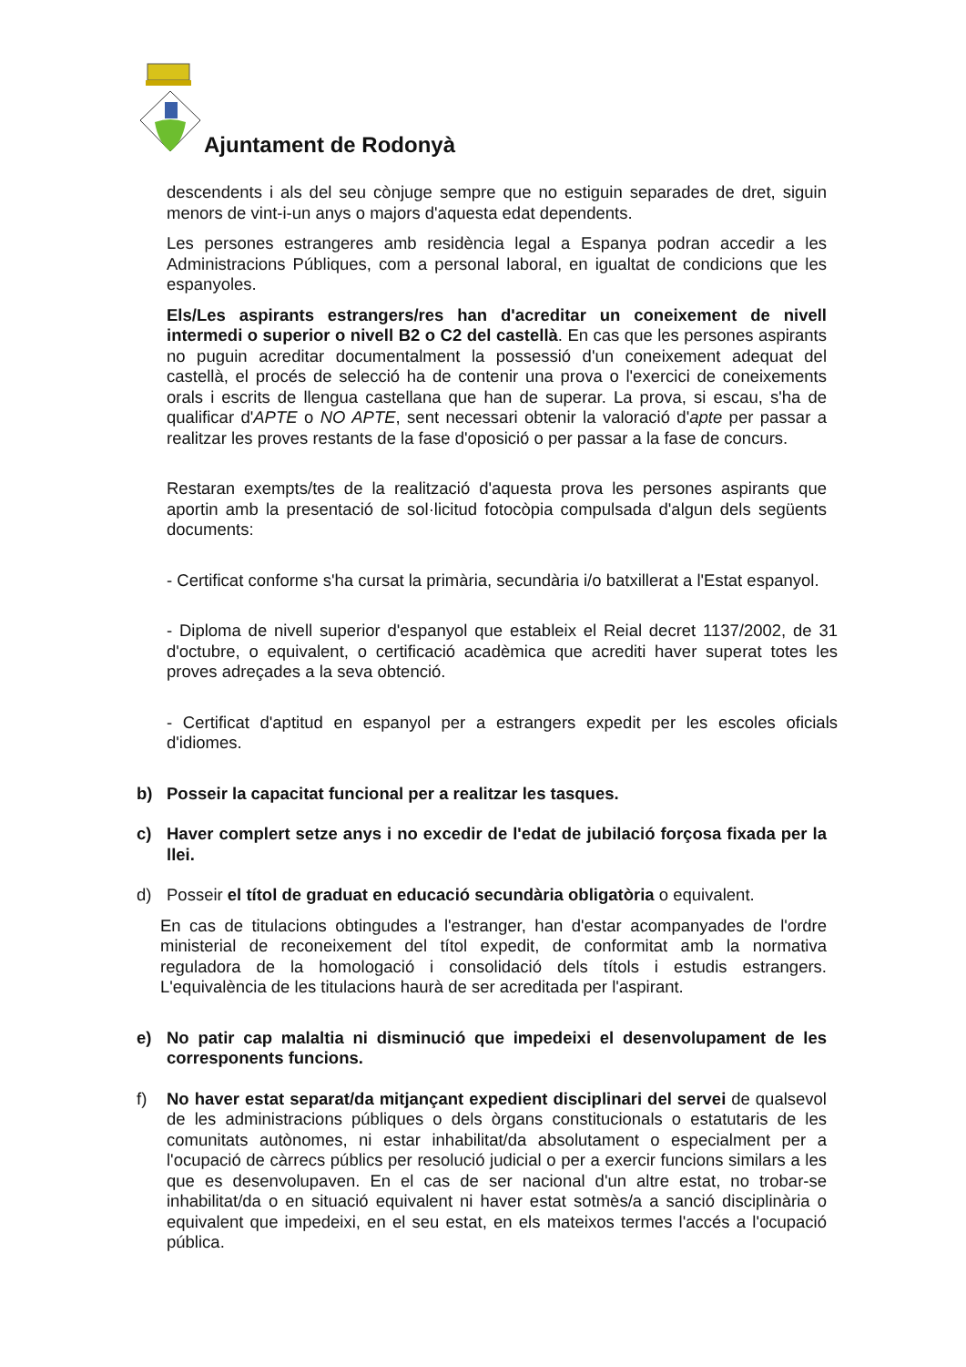Ajuntament de Rodonyà
descendents i als del seu cònjuge sempre que no estiguin separades de dret, siguin menors de vint-i-un anys o majors d'aquesta edat dependents.
Les persones estrangeres amb residència legal a Espanya podran accedir a les Administracions Públiques, com a personal laboral, en igualtat de condicions que les espanyoles.
Els/Les aspirants estrangers/res han d'acreditar un coneixement de nivell intermedi o superior o nivell B2 o C2 del castellà. En cas que les persones aspirants no puguin acreditar documentalment la possessió d'un coneixement adequat del castellà, el procés de selecció ha de contenir una prova o l'exercici de coneixements orals i escrits de llengua castellana que han de superar. La prova, si escau, s'ha de qualificar d'APTE o NO APTE, sent necessari obtenir la valoració d'apte per passar a realitzar les proves restants de la fase d'oposició o per passar a la fase de concurs.
Restaran exempts/tes de la realització d'aquesta prova les persones aspirants que aportin amb la presentació de sol·licitud fotocòpia compulsada d'algun dels següents documents:
- Certificat conforme s'ha cursat la primària, secundària i/o batxillerat a l'Estat espanyol.
- Diploma de nivell superior d'espanyol que estableix el Reial decret 1137/2002, de 31 d'octubre, o equivalent, o certificació acadèmica que acrediti haver superat totes les proves adreçades a la seva obtenció.
- Certificat d'aptitud en espanyol per a estrangers expedit per les escoles oficials d'idiomes.
b) Posseir la capacitat funcional per a realitzar les tasques.
c) Haver complert setze anys i no excedir de l'edat de jubilació forçosa fixada per la llei.
d) Posseir el títol de graduat en educació secundària obligatòria o equivalent.
En cas de titulacions obtingudes a l'estranger, han d'estar acompanyades de l'ordre ministerial de reconeixement del títol expedit, de conformitat amb la normativa reguladora de la homologació i consolidació dels títols i estudis estrangers. L'equivalència de les titulacions haurà de ser acreditada per l'aspirant.
e) No patir cap malaltia ni disminució que impedeixi el desenvolupament de les corresponents funcions.
f) No haver estat separat/da mitjançant expedient disciplinari del servei de qualsevol de les administracions públiques o dels òrgans constitucionals o estatutaris de les comunitats autònomes, ni estar inhabilitat/da absolutament o especialment per a l'ocupació de càrrecs públics per resolució judicial o per a exercir funcions similars a les que es desenvolupaven. En el cas de ser nacional d'un altre estat, no trobar-se inhabilitat/da o en situació equivalent ni haver estat sotmès/a a sanció disciplinària o equivalent que impedeixi, en el seu estat, en els mateixos termes l'accés a l'ocupació pública.